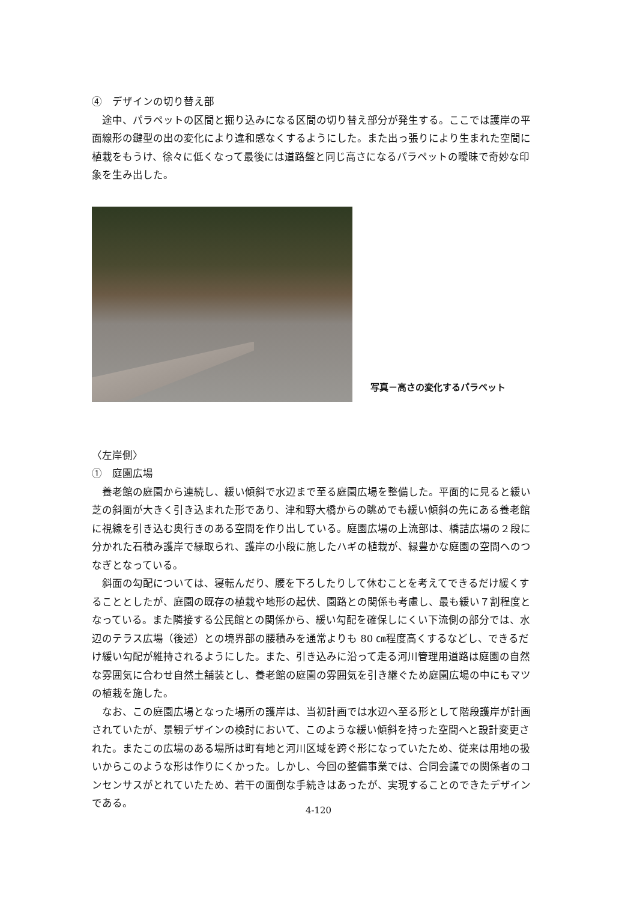④　デザインの切り替え部
途中、パラペットの区間と掘り込みになる区間の切り替え部分が発生する。ここでは護岸の平面線形の鍵型の出の変化により違和感なくするようにした。また出っ張りにより生まれた空間に植栽をもうけ、徐々に低くなって最後には道路盤と同じ高さになるパラペットの曖昧で奇妙な印象を生み出した。
写真－高さの変化するパラペット
〈左岸側〉
①　庭園広場
養老館の庭園から連続し、緩い傾斜で水辺まで至る庭園広場を整備した。平面的に見ると緩い芝の斜面が大きく引き込まれた形であり、津和野大橋からの眺めでも緩い傾斜の先にある養老館に視線を引き込む奥行きのある空間を作り出している。庭園広場の上流部は、橋詰広場の２段に分かれた石積み護岸で縁取られ、護岸の小段に施したハギの植栽が、緑豊かな庭園の空間へのつなぎとなっている。
斜面の勾配については、寝転んだり、腰を下ろしたりして休むことを考えてできるだけ緩くすることとしたが、庭園の既存の植栽や地形の起伏、園路との関係も考慮し、最も緩い７割程度となっている。また隣接する公民館との関係から、緩い勾配を確保しにくい下流側の部分では、水辺のテラス広場（後述）との境界部の腰積みを通常よりも 80 ㎝程度高くするなどし、できるだけ緩い勾配が維持されるようにした。また、引き込みに沿って走る河川管理用道路は庭園の自然な雰囲気に合わせ自然土舗装とし、養老館の庭園の雰囲気を引き継ぐため庭園広場の中にもマツの植栽を施した。
なお、この庭園広場となった場所の護岸は、当初計画では水辺へ至る形として階段護岸が計画されていたが、景観デザインの検討において、このような緩い傾斜を持った空間へと設計変更された。またこの広場のある場所は町有地と河川区域を跨ぐ形になっていたため、従来は用地の扱いからこのような形は作りにくかった。しかし、今回の整備事業では、合同会議での関係者のコンセンサスがとれていたため、若干の面倒な手続きはあったが、実現することのできたデザインである。
4-120